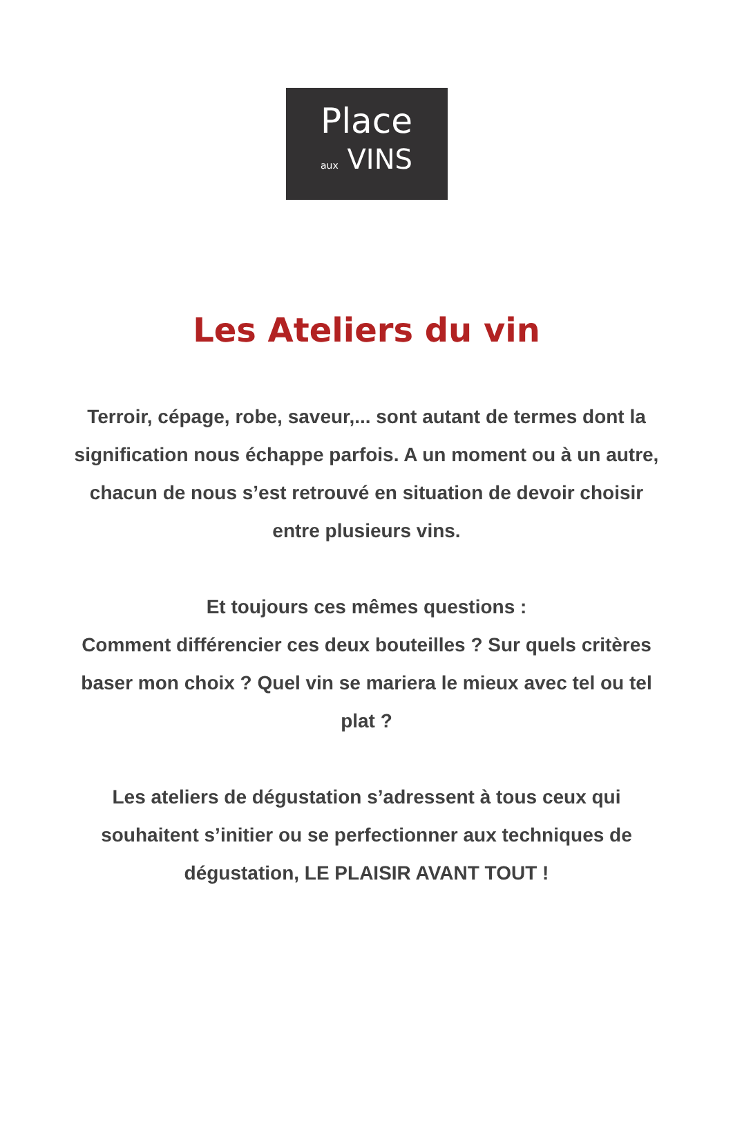Place
aux VINS
Les Ateliers du vin
Terroir, cépage, robe, saveur,... sont autant de termes dont la signification nous échappe parfois. A un moment ou à un autre, chacun de nous s’est retrouvé en situation de devoir choisir entre plusieurs vins.
Et toujours ces mêmes questions :
Comment différencier ces deux bouteilles ? Sur quels critères baser mon choix ? Quel vin se mariera le mieux avec tel ou tel plat ?
Les ateliers de dégustation s’adressent à tous ceux qui souhaitent s’initier ou se perfectionner aux techniques de dégustation, LE PLAISIR AVANT TOUT !